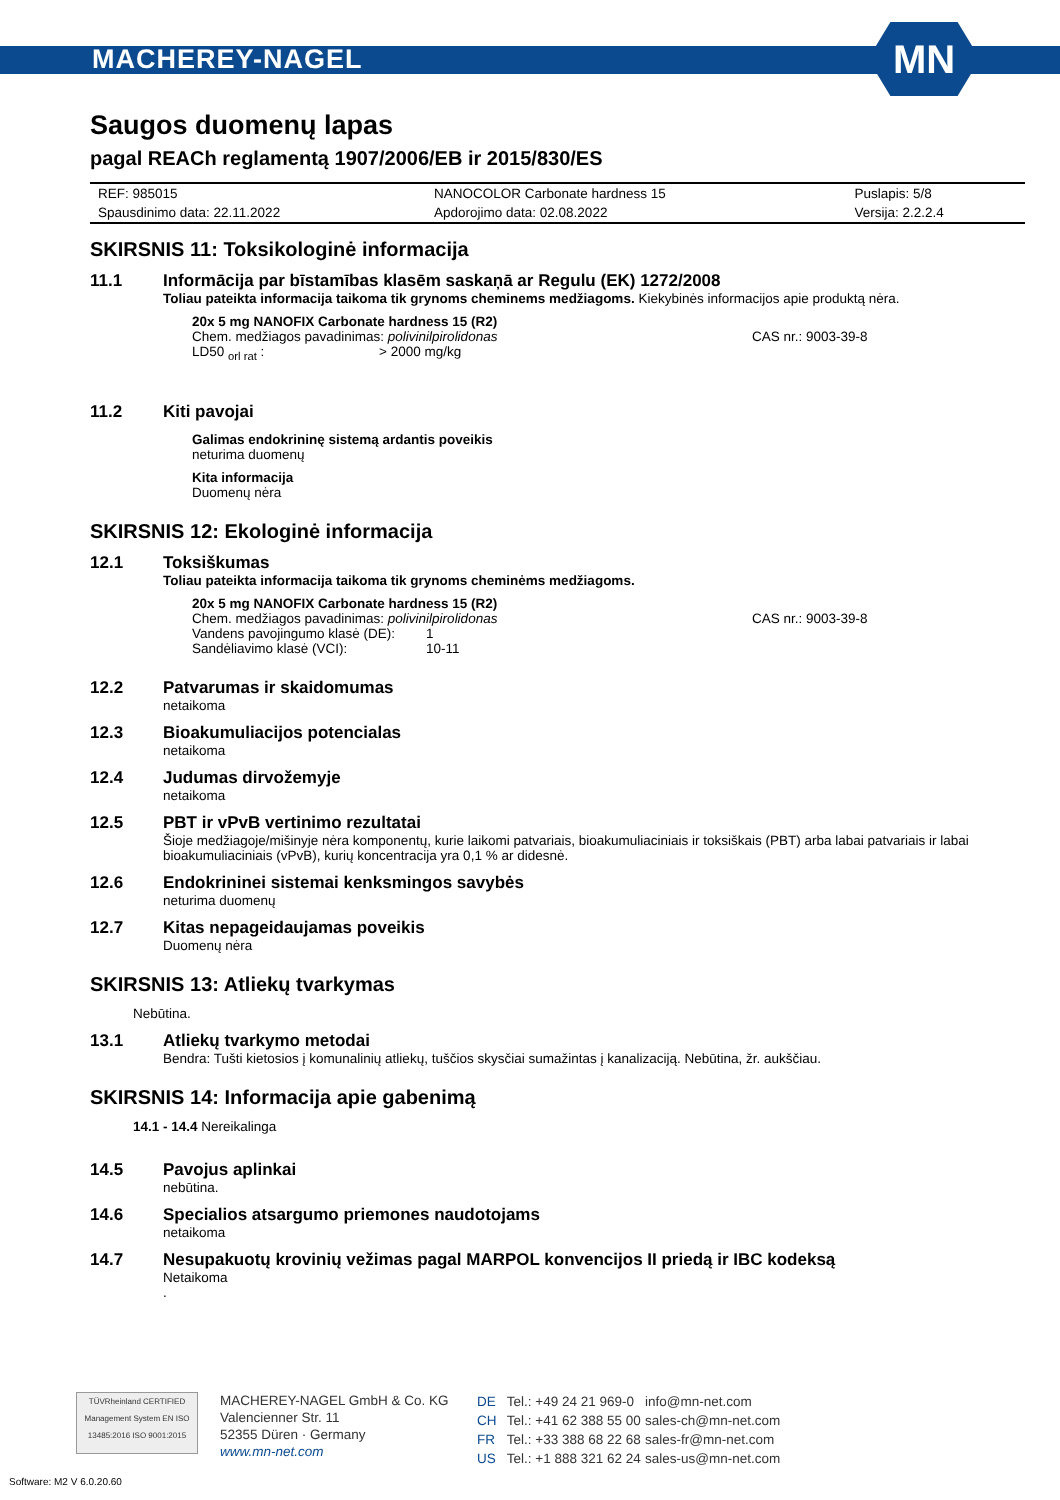MACHEREY-NAGEL
MN
Saugos duomenų lapas
pagal REACh reglamentą 1907/2006/EB ir 2015/830/ES
| REF: 985015 | NANOCOLOR Carbonate hardness 15 | Puslapis: 5/8 |
| Spausdinimo data: 22.11.2022 | Apdorojimo data: 02.08.2022 | Versija: 2.2.2.4 |
SKIRSNIS 11: Toksikologinė informacija
11.1 Informācija par bīstamības klasēm saskaņā ar Regulu (EK) 1272/2008
Toliau pateikta informacija taikoma tik grynoms cheminems medžiagoms. Kiekybinės informacijos apie produktą nėra.
20x 5 mg NANOFIX Carbonate hardness 15 (R2)
Chem. medžiagos pavadinimas: polivinilpirolidonas CAS nr.: 9003-39-8
LD50 <sub>orl rat</sub> : > 2000 mg/kg
11.2 Kiti pavojai
Galimas endokrininę sistemą ardantis poveikis
neturima duomenų
Kita informacija
Duomenų nėra
SKIRSNIS 12: Ekologinė informacija
12.1 Toksiškumas
Toliau pateikta informacija taikoma tik grynoms cheminėms medžiagoms.
20x 5 mg NANOFIX Carbonate hardness 15 (R2)
Chem. medžiagos pavadinimas: polivinilpirolidonas CAS nr.: 9003-39-8
Vandens pavojingumo klasė (DE): 1
Sandėliavimo klasė (VCI): 10-11
12.2 Patvarumas ir skaidomumas
netaikoma
12.3 Bioakumuliacijos potencialas
netaikoma
12.4 Judumas dirvožemyje
netaikoma
12.5 PBT ir vPvB vertinimo rezultatai
Šioje medžiagoje/mišinyje nėra komponentų, kurie laikomi patvariais, bioakumuliaciniais ir toksiškais (PBT) arba labai patvariais ir labai bioakumuliaciniais (vPvB), kurių koncentracija yra 0,1 % ar didesnė.
12.6 Endokrininei sistemai kenksmingos savybės
neturima duomenų
12.7 Kitas nepageidaujamas poveikis
Duomenų nėra
SKIRSNIS 13: Atliekų tvarkymas
Nebūtina.
13.1 Atliekų tvarkymo metodai
Bendra: Tušti kietosios į komunalinių atliekų, tuščios skysčiai sumažintas į kanalizaciją. Nebūtina, žr. aukščiau.
SKIRSNIS 14: Informacija apie gabenimą
14.1 - 14.4 Nereikalinga
14.5 Pavojus aplinkai
nebūtina.
14.6 Specialios atsargumo priemones naudotojams
netaikoma
14.7 Nesupakuotų krovinių vežimas pagal MARPOL konvencijos II priedą ir IBC kodeksą
Netaikoma
.
TÜVRheinland CERTIFIED
Management System EN ISO 13485:2016 ISO 9001:2015
MACHEREY-NAGEL GmbH & Co. KG
Valencienner Str. 11
52355 Düren · Germany
www.mn-net.com
| DE | Tel.: +49 24 21 969-0 | info@mn-net.com |
| CH | Tel.: +41 62 388 55 00 | sales-ch@mn-net.com |
| FR | Tel.: +33 388 68 22 68 | sales-fr@mn-net.com |
| US | Tel.: +1 888 321 62 24 | sales-us@mn-net.com |
Software: M2 V 6.0.20.60